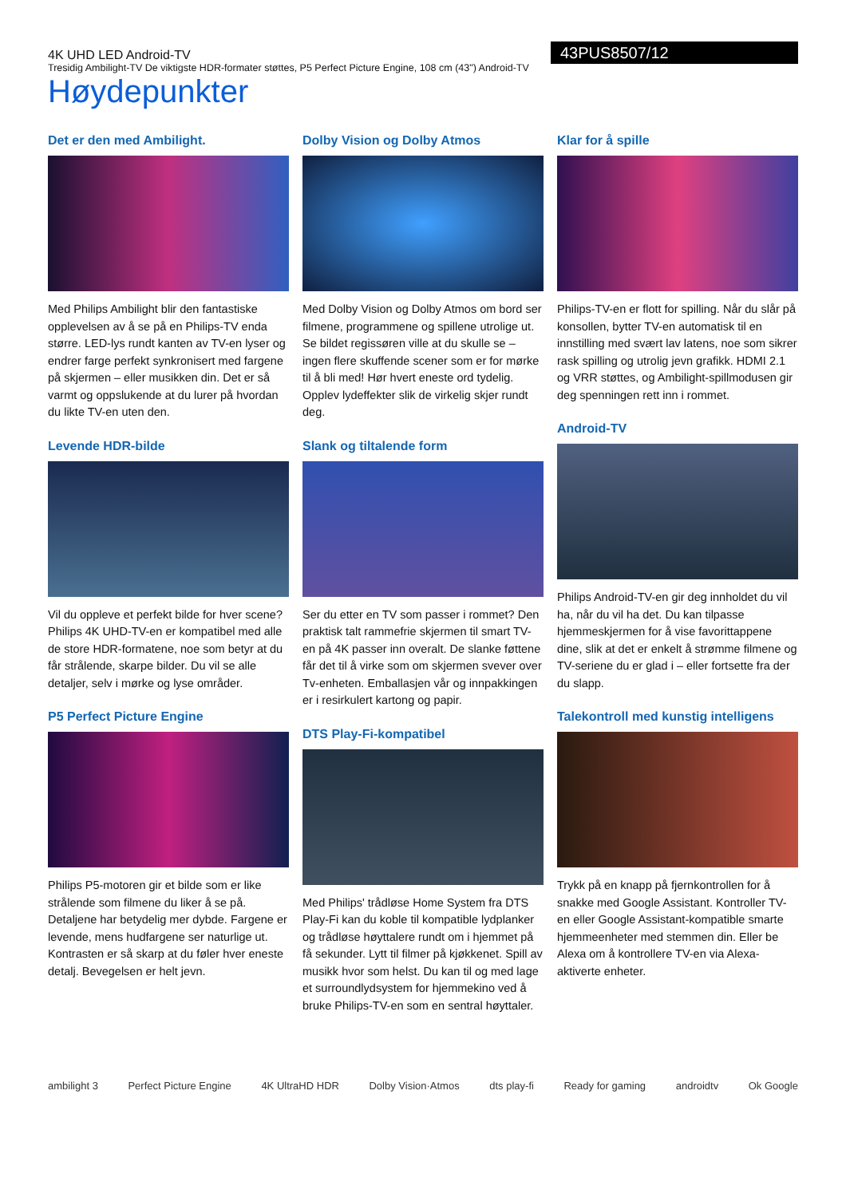4K UHD LED Android-TV
Tresidig Ambilight-TV De viktigste HDR-formater støttes, P5 Perfect Picture Engine, 108 cm (43") Android-TV
43PUS8507/12
Høydepunkter
Det er den med Ambilight.
Med Philips Ambilight blir den fantastiske opplevelsen av å se på en Philips-TV enda større. LED-lys rundt kanten av TV-en lyser og endrer farge perfekt synkronisert med fargene på skjermen – eller musikken din. Det er så varmt og oppslukende at du lurer på hvordan du likte TV-en uten den.
Levende HDR-bilde
Vil du oppleve et perfekt bilde for hver scene? Philips 4K UHD-TV-en er kompatibel med alle de store HDR-formatene, noe som betyr at du får strålende, skarpe bilder. Du vil se alle detaljer, selv i mørke og lyse områder.
P5 Perfect Picture Engine
Philips P5-motoren gir et bilde som er like strålende som filmene du liker å se på. Detaljene har betydelig mer dybde. Fargene er levende, mens hudfargene ser naturlige ut. Kontrasten er så skarp at du føler hver eneste detalj. Bevegelsen er helt jevn.
Dolby Vision og Dolby Atmos
Med Dolby Vision og Dolby Atmos om bord ser filmene, programmene og spillene utrolige ut. Se bildet regissøren ville at du skulle se – ingen flere skuffende scener som er for mørke til å bli med! Hør hvert eneste ord tydelig. Opplev lydeffekter slik de virkelig skjer rundt deg.
Slank og tiltalende form
Ser du etter en TV som passer i rommet? Den praktisk talt rammefrie skjermen til smart TV-en på 4K passer inn overalt. De slanke føttene får det til å virke som om skjermen svever over Tv-enheten. Emballasjen vår og innpakkingen er i resirkulert kartong og papir.
DTS Play-Fi-kompatibel
Med Philips' trådløse Home System fra DTS Play-Fi kan du koble til kompatible lydplanker og trådløse høyttalere rundt om i hjemmet på få sekunder. Lytt til filmer på kjøkkenet. Spill av musikk hvor som helst. Du kan til og med lage et surroundlydsystem for hjemmekino ved å bruke Philips-TV-en som en sentral høyttaler.
Klar for å spille
Philips-TV-en er flott for spilling. Når du slår på konsollen, bytter TV-en automatisk til en innstilling med svært lav latens, noe som sikrer rask spilling og utrolig jevn grafikk. HDMI 2.1 og VRR støttes, og Ambilight-spillmodusen gir deg spenningen rett inn i rommet.
Android-TV
Philips Android-TV-en gir deg innholdet du vil ha, når du vil ha det. Du kan tilpasse hjemmeskjermen for å vise favorittappene dine, slik at det er enkelt å strømme filmene og TV-seriene du er glad i – eller fortsette fra der du slapp.
Talekontroll med kunstig intelligens
Trykk på en knapp på fjernkontrollen for å snakke med Google Assistant. Kontroller TV-en eller Google Assistant-kompatible smarte hjemmeenheter med stemmen din. Eller be Alexa om å kontrollere TV-en via Alexa-aktiverte enheter.
ambilight 3 Perfect Picture Engine 4K UltraHD HDR Dolby Vision·Atmos dts play-fi Ready for gaming androidtv Ok Google